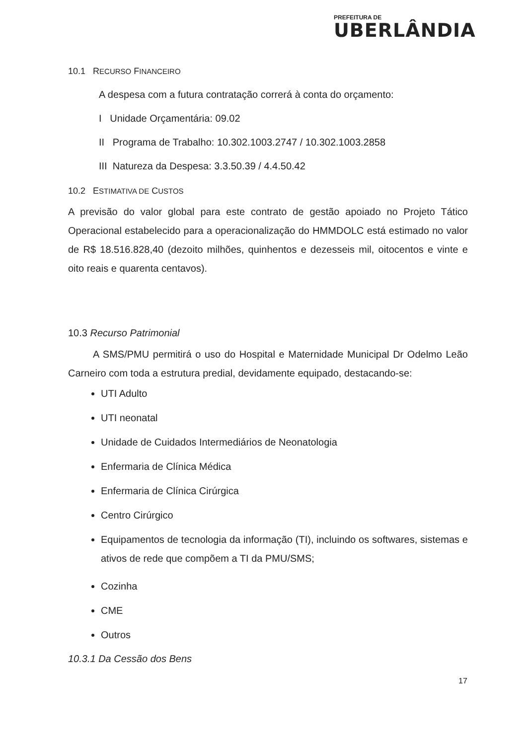PREFEITURA DE
UBERLÂNDIA
10.1 RECURSO FINANCEIRO
A despesa com a futura contratação correrá à conta do orçamento:
I Unidade Orçamentária: 09.02
II Programa de Trabalho: 10.302.1003.2747 / 10.302.1003.2858
III Natureza da Despesa: 3.3.50.39 / 4.4.50.42
10.2 ESTIMATIVA DE CUSTOS
A previsão do valor global para este contrato de gestão apoiado no Projeto Tático Operacional estabelecido para a operacionalização do HMMDOLC está estimado no valor de R$ 18.516.828,40 (dezoito milhões, quinhentos e dezesseis mil, oitocentos e vinte e oito reais e quarenta centavos).
10.3 Recurso Patrimonial
A SMS/PMU permitirá o uso do Hospital e Maternidade Municipal Dr Odelmo Leão Carneiro com toda a estrutura predial, devidamente equipado, destacando-se:
UTI Adulto
UTI neonatal
Unidade de Cuidados Intermediários de Neonatologia
Enfermaria de Clínica Médica
Enfermaria de Clínica Cirúrgica
Centro Cirúrgico
Equipamentos de tecnologia da informação (TI), incluindo os softwares, sistemas e ativos de rede que compõem a TI da PMU/SMS;
Cozinha
CME
Outros
10.3.1 Da Cessão dos Bens
17